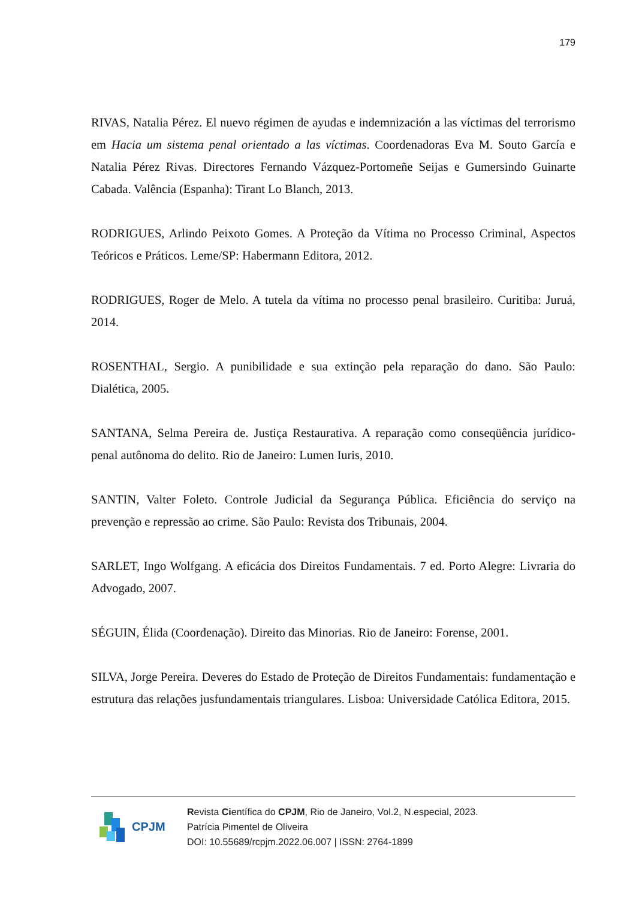179
RIVAS, Natalia Pérez. El nuevo régimen de ayudas e indemnización a las víctimas del terrorismo em Hacia um sistema penal orientado a las víctimas. Coordenadoras Eva M. Souto García e Natalia Pérez Rivas. Directores Fernando Vázquez-Portomeñe Seijas e Gumersindo Guinarte Cabada. Valência (Espanha): Tirant Lo Blanch, 2013.
RODRIGUES, Arlindo Peixoto Gomes. A Proteção da Vítima no Processo Criminal, Aspectos Teóricos e Práticos. Leme/SP: Habermann Editora, 2012.
RODRIGUES, Roger de Melo. A tutela da vítima no processo penal brasileiro. Curitiba: Juruá, 2014.
ROSENTHAL, Sergio. A punibilidade e sua extinção pela reparação do dano. São Paulo: Dialética, 2005.
SANTANA, Selma Pereira de. Justiça Restaurativa. A reparação como conseqüência jurídico-penal autônoma do delito. Rio de Janeiro: Lumen Iuris, 2010.
SANTIN, Valter Foleto. Controle Judicial da Segurança Pública. Eficiência do serviço na prevenção e repressão ao crime. São Paulo: Revista dos Tribunais, 2004.
SARLET, Ingo Wolfgang. A eficácia dos Direitos Fundamentais. 7 ed. Porto Alegre: Livraria do Advogado, 2007.
SÉGUIN, Élida (Coordenação). Direito das Minorias. Rio de Janeiro: Forense, 2001.
SILVA, Jorge Pereira. Deveres do Estado de Proteção de Direitos Fundamentais: fundamentação e estrutura das relações jusfundamentais triangulares. Lisboa: Universidade Católica Editora, 2015.
CPJM
Revista Científica do CPJM, Rio de Janeiro, Vol.2, N.especial, 2023.
Patrícia Pimentel de Oliveira
DOI: 10.55689/rcpjm.2022.06.007 | ISSN: 2764-1899